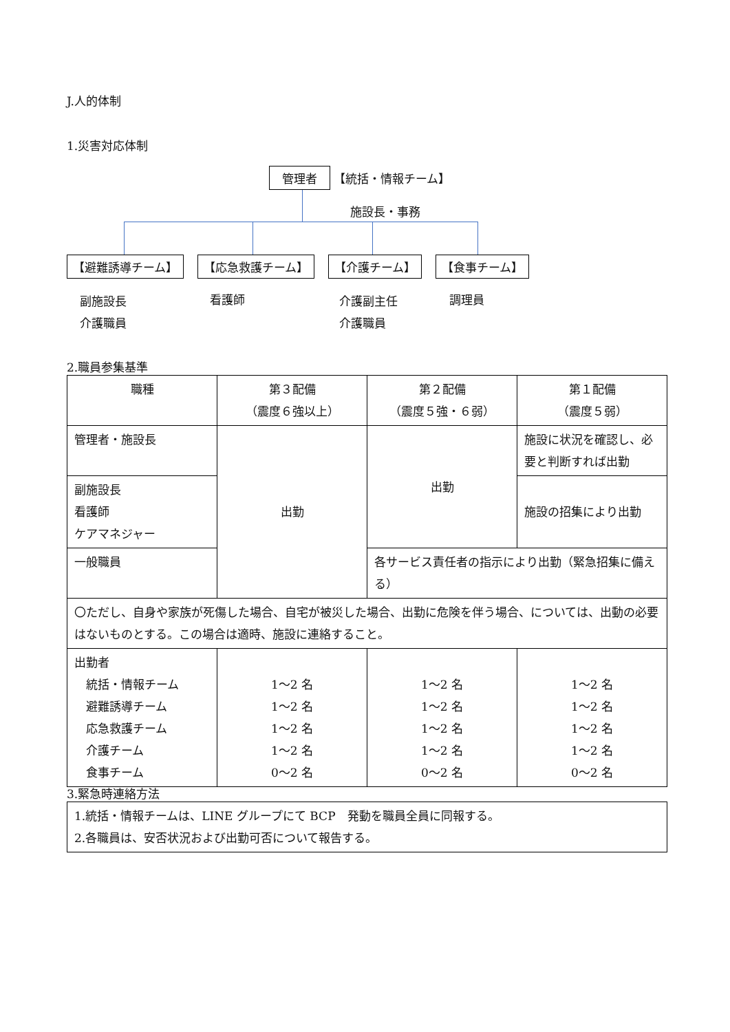J.人的体制
1.災害対応体制
管理者 【統括・情報チーム】
施設長・事務
【避難誘導チーム】 【応急救護チーム】 【介護チーム】 【食事チーム】
副施設長
介護職員
看護師
介護副主任
介護職員
調理員
2.職員参集基準
| 職種 | 第３配備 （震度６強以上） | 第２配備 （震度５強・６弱） | 第１配備 （震度５弱） |
| 管理者・施設長 | 出勤 | 出勤 | 施設に状況を確認し、必要と判断すれば出勤 |
| 副施設長 看護師 ケアマネジャー | | | 施設の招集により出勤 |
| 一般職員 | | 各サービス責任者の指示により出勤（緊急招集に備える） | |
| 〇ただし、自身や家族が死傷した場合、自宅が被災した場合、出勤に危険を伴う場合、については、出動の必要はないものとする。この場合は適時、施設に連絡すること。 | | | |
| 出勤者 統括・情報チーム 避難誘導チーム 応急救護チーム 介護チーム 食事チーム | 1～2 名 1～2 名 1～2 名 1～2 名 0～2 名 | 1～2 名 1～2 名 1～2 名 1～2 名 0～2 名 | 1～2 名 1～2 名 1～2 名 1～2 名 0～2 名 |
3.緊急時連絡方法
| 1.統括・情報チームは、LINE グループにて BCP 発動を職員全員に同報する。 2.各職員は、安否状況および出勤可否について報告する。 |